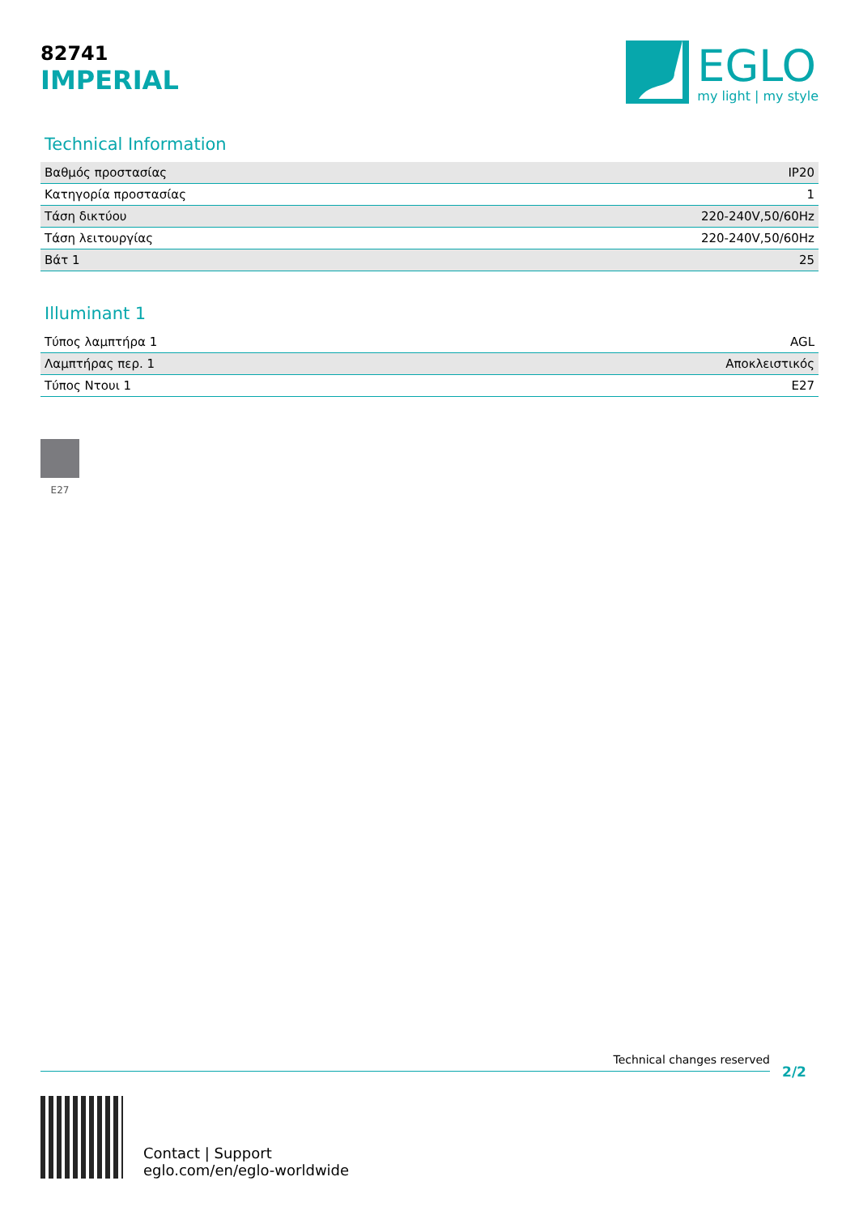82741
IMPERIAL
EGLO
my light | my style
Technical Information
| Βαθμός προστασίας | IP20 |
| Κατηγορία προστασίας | 1 |
| Τάση δικτύου | 220-240V,50/60Hz |
| Τάση λειτουργίας | 220-240V,50/60Hz |
| Βάτ 1 | 25 |
Illuminant 1
| Τύπος λαμπτήρα 1 | AGL |
| Λαμπτήρας περ. 1 | Αποκλειστικός |
| Τύπος Ντουι 1 | E27 |
E27
Technical changes reserved
2/2
Contact | Support
eglo.com/en/eglo-worldwide